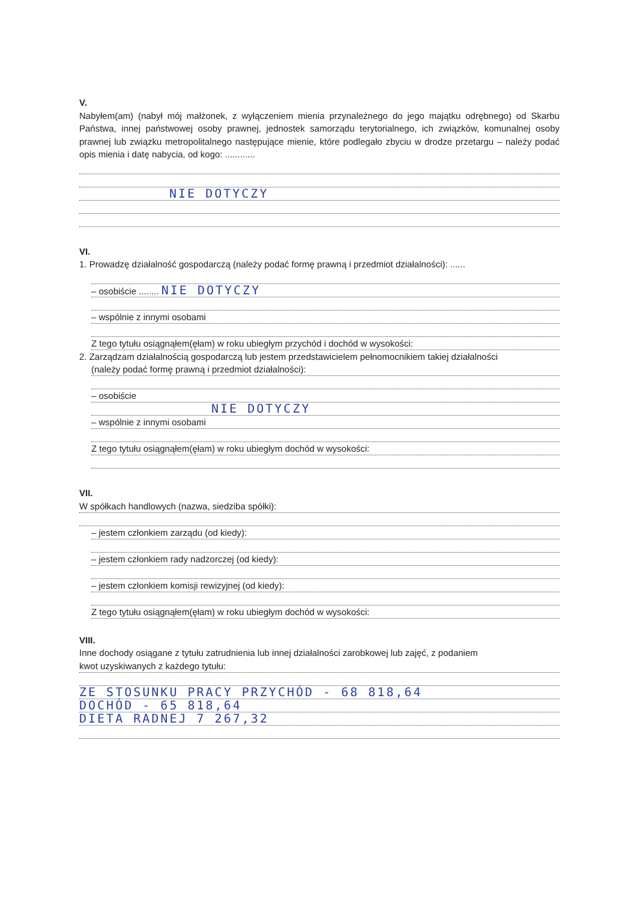V.
Nabyłem(am) (nabył mój małżonek, z wyłączeniem mienia przynależnego do jego majątku odrębnego) od Skarbu Państwa, innej państwowej osoby prawnej, jednostek samorządu terytorialnego, ich związków, komunalnej osoby prawnej lub związku metropolitalnego następujące mienie, które podlegało zbyciu w drodze przetargu – należy podać opis mienia i datę nabycia, od kogo: ............
NIE DOTYCZY
VI.
1. Prowadzę działalność gospodarczą (należy podać formę prawną i przedmiot działalności): ......
– osobiście ........ NIE DOTYCZY
– wspólnie z innymi osobami
Z tego tytułu osiągnąłem(ęłam) w roku ubiegłym przychód i dochód w wysokości:
2. Zarządzam działalnością gospodarczą lub jestem przedstawicielem pełnomocnikiem takiej działalności
(należy podać formę prawną i przedmiot działalności):
– osobiście
NIE DOTYCZY
– wspólnie z innymi osobami
Z tego tytułu osiągnąłem(ęłam) w roku ubiegłym dochód w wysokości:
VII.
W spółkach handlowych (nazwa, siedziba spółki):
– jestem członkiem zarządu (od kiedy):
– jestem członkiem rady nadzorczej (od kiedy):
– jestem członkiem komisji rewizyjnej (od kiedy):
Z tego tytułu osiągnąłem(ęłam) w roku ubiegłym dochód w wysokości:
VIII.
Inne dochody osiągane z tytułu zatrudnienia lub innej działalności zarobkowej lub zajęć, z podaniem
kwot uzyskiwanych z każdego tytułu:
ZE STOSUNKU PRACY PRZYCHÓD - 68 818,64
DOCHÓD - 65 818,64
DIETA RADNEJ 7 267,32